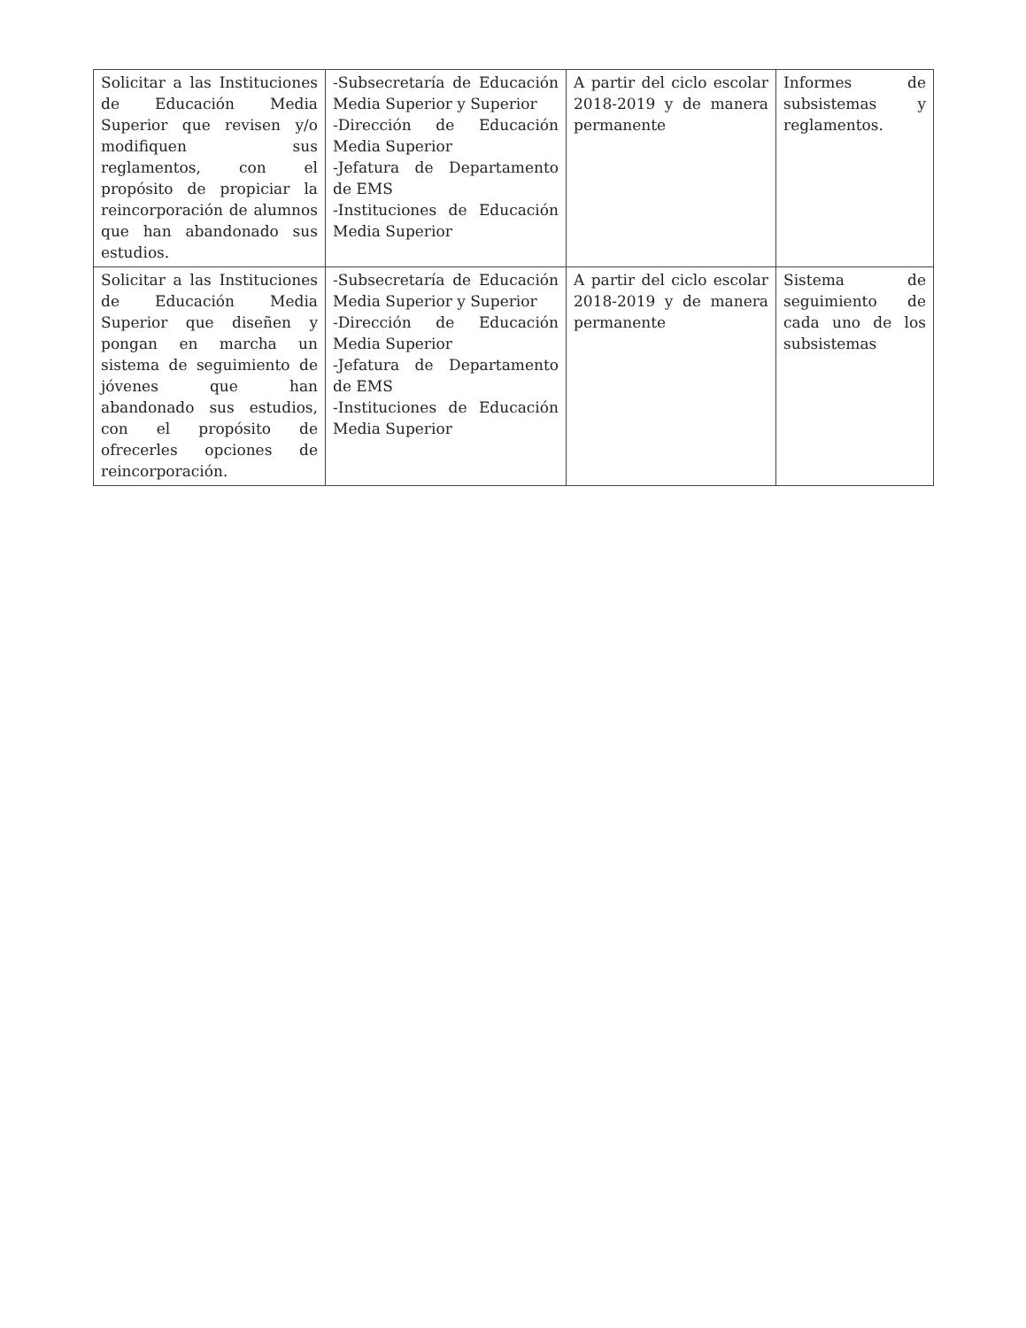| Solicitar a las Instituciones de Educación Media Superior que revisen y/o modifiquen sus reglamentos, con el propósito de propiciar la reincorporación de alumnos que han abandonado sus estudios. | -Subsecretaría de Educación Media Superior y Superior -Dirección de Educación Media Superior -Jefatura de Departamento de EMS -Instituciones de Educación Media Superior | A partir del ciclo escolar 2018-2019 y de manera permanente | Informes de subsistemas y reglamentos. |
| Solicitar a las Instituciones de Educación Media Superior que diseñen y pongan en marcha un sistema de seguimiento de jóvenes que han abandonado sus estudios, con el propósito de ofrecerles opciones de reincorporación. | -Subsecretaría de Educación Media Superior y Superior -Dirección de Educación Media Superior -Jefatura de Departamento de EMS -Instituciones de Educación Media Superior | A partir del ciclo escolar 2018-2019 y de manera permanente | Sistema de seguimiento de cada uno de los subsistemas |